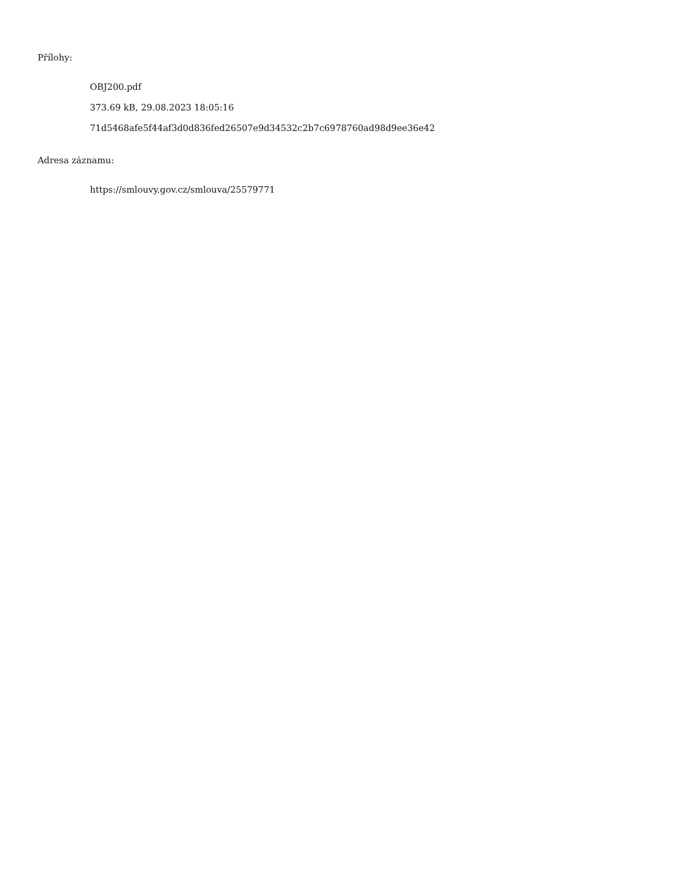Přílohy:
OBJ200.pdf
373.69 kB, 29.08.2023 18:05:16
71d5468afe5f44af3d0d836fed26507e9d34532c2b7c6978760ad98d9ee36e42
Adresa záznamu:
https://smlouvy.gov.cz/smlouva/25579771